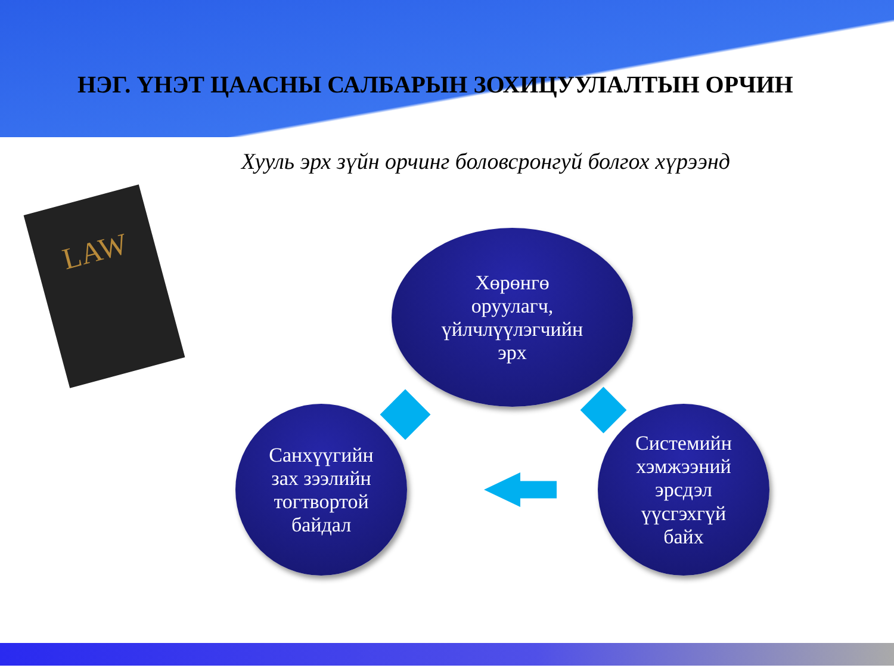НЭГ. ҮНЭТ ЦААСНЫ САЛБАРЫН ЗОХИЦУУЛАЛТЫН ОРЧИН
Хууль эрх зүйн орчинг боловсронгуй болгох хүрээнд
LAW
Хөрөнгө
оруулагч,
үйлчлүүлэгчийн
эрх
Санхүүгийн
зах зээлийн
тогтвортой
байдал
Системийн
хэмжээний
эрсдэл
үүсгэхгүй
байх